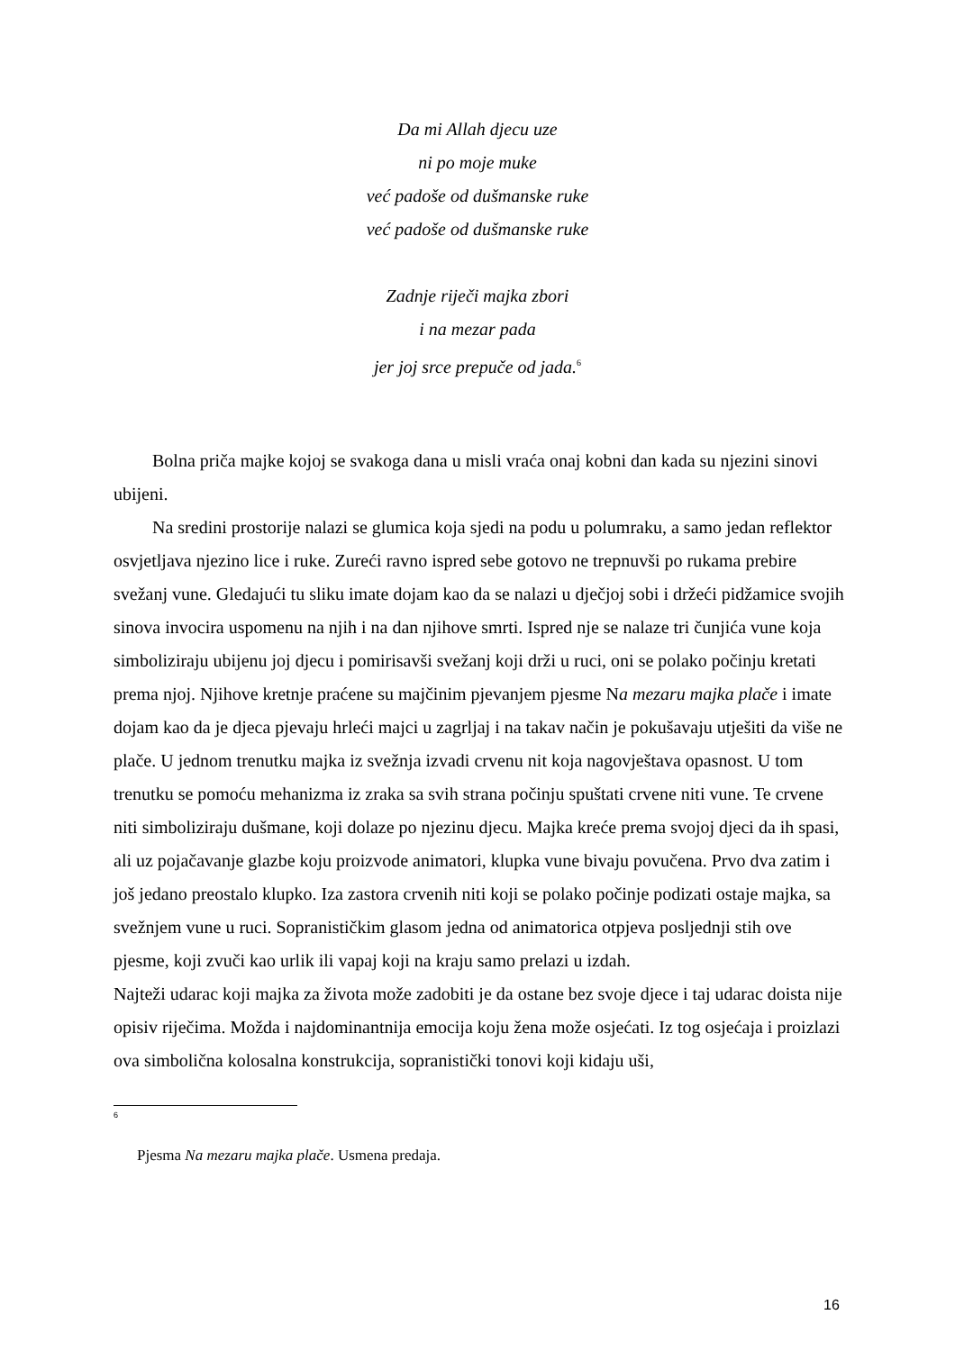Da mi Allah djecu uze
ni po moje muke
već padoše od dušmanske ruke
već padoše od dušmanske ruke
Zadnje riječi majka zbori
i na mezar pada
jer joj srce prepuče od jada.<sup>6</sup>
Bolna priča majke kojoj se svakoga dana u misli vraća onaj kobni dan kada su njezini sinovi ubijeni.
Na sredini prostorije nalazi se glumica koja sjedi na podu u polumraku, a samo jedan reflektor osvjetljava njezino lice i ruke. Zureći ravno ispred sebe gotovo ne trepnuvši po rukama prebire svežanj vune. Gledajući tu sliku imate dojam kao da se nalazi u dječjoj sobi i držeći pidžamice svojih sinova invocira uspomenu na njih i na dan njihove smrti. Ispred nje se nalaze tri čunjića vune koja simboliziraju ubijenu joj djecu i pomirisavši svežanj koji drži u ruci, oni se polako počinju kretati prema njoj. Njihove kretnje praćene su majčinim pjevanjem pjesme Na mezaru majka plače i imate dojam kao da je djeca pjevaju hrleći majci u zagrljaj i na takav način je pokušavaju utješiti da više ne plače. U jednom trenutku majka iz svežnja izvadi crvenu nit koja nagovještava opasnost. U tom trenutku se pomoću mehanizma iz zraka sa svih strana počinju spuštati crvene niti vune. Te crvene niti simboliziraju dušmane, koji dolaze po njezinu djecu. Majka kreće prema svojoj djeci da ih spasi, ali uz pojačavanje glazbe koju proizvode animatori, klupka vune bivaju povučena. Prvo dva zatim i još jedano preostalo klupko. Iza zastora crvenih niti koji se polako počinje podizati ostaje majka, sa svežnjem vune u ruci. Sopranističkim glasom jedna od animatorica otpjeva posljednji stih ove pjesme, koji zvuči kao urlik ili vapaj koji na kraju samo prelazi u izdah.
Najteži udarac koji majka za života može zadobiti je da ostane bez svoje djece i taj udarac doista nije opisiv riječima. Možda i najdominantnija emocija koju žena može osjećati. Iz tog osjećaja i proizlazi ova simbolična kolosalna konstrukcija, sopranistički tonovi koji kidaju uši,
6
Pjesma Na mezaru majka plače. Usmena predaja.
16